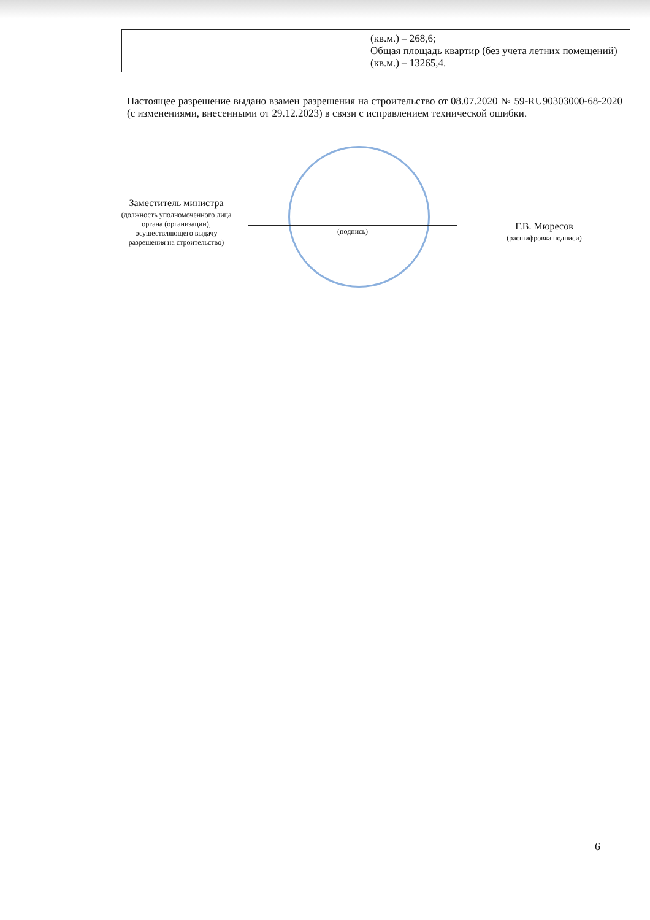| | (кв.м.) – 268,6; Общая площадь квартир (без учета летних помещений) (кв.м.) – 13265,4. |
Настоящее разрешение выдано взамен разрешения на строительство от 08.07.2020 № 59-RU90303000-68-2020 (с изменениями, внесенными от 29.12.2023) в связи с исправлением технической ошибки.
Заместитель министра
(должность уполномоченного лица органа (организации), осуществляющего выдачу разрешения на строительство)
(подпись)
Г.В. Мюресов
(расшифровка подписи)
6